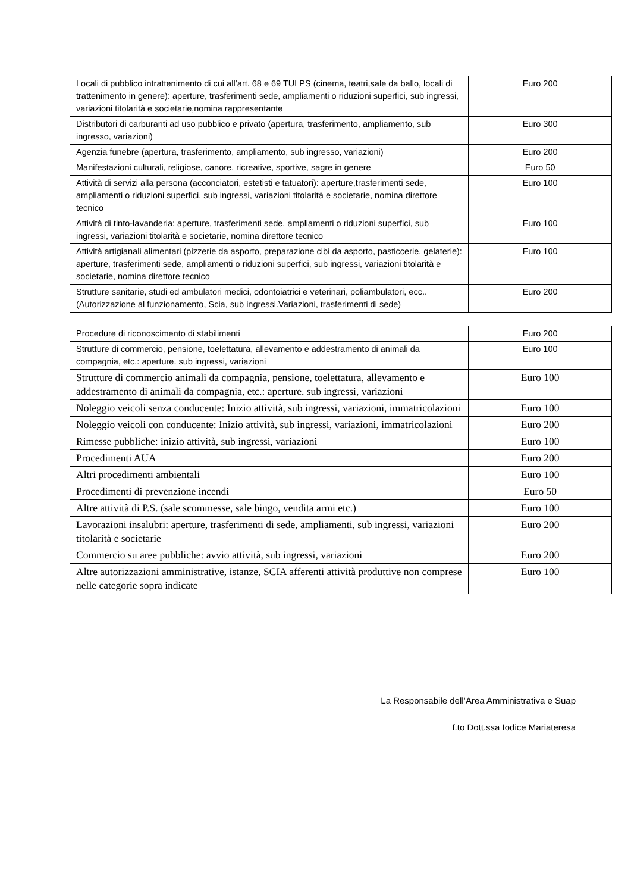| Locali di pubblico intrattenimento di cui all’art. 68 e 69 TULPS (cinema, teatri,sale da ballo, locali di trattenimento in genere): aperture, trasferimenti sede, ampliamenti o riduzioni superfici, sub ingressi, variazioni titolarità e societarie,nomina rappresentante | Euro 200 |
| Distributori di carburanti ad uso pubblico e privato (apertura, trasferimento, ampliamento, sub ingresso, variazioni) | Euro 300 |
| Agenzia funebre (apertura, trasferimento, ampliamento, sub ingresso, variazioni) | Euro 200 |
| Manifestazioni culturali, religiose, canore, ricreative, sportive, sagre in genere | Euro 50 |
| Attività di servizi alla persona (acconciatori, estetisti e tatuatori): aperture,trasferimenti sede, ampliamenti o riduzioni superfici, sub ingressi, variazioni titolarità e societarie, nomina direttore tecnico | Euro 100 |
| Attività di tinto-lavanderia: aperture, trasferimenti sede, ampliamenti o riduzioni superfici, sub ingressi, variazioni titolarità e societarie, nomina direttore tecnico | Euro 100 |
| Attività artigianali alimentari (pizzerie da asporto, preparazione cibi da asporto, pasticcerie, gelaterie): aperture, trasferimenti sede, ampliamenti o riduzioni superfici, sub ingressi, variazioni titolarità e societarie, nomina direttore tecnico | Euro 100 |
| Strutture sanitarie, studi ed ambulatori medici, odontoiatrici e veterinari, poliambulatori, ecc.. (Autorizzazione al funzionamento, Scia, sub ingressi.Variazioni, trasferimenti di sede) | Euro 200 |
| Procedure di riconoscimento di stabilimenti | Euro 200 |
| Strutture di commercio, pensione, toelettatura, allevamento e addestramento di animali da compagnia, etc.: aperture. sub ingressi, variazioni | Euro 100 |
| Strutture di commercio animali da compagnia, pensione, toelettatura, allevamento e addestramento di animali da compagnia, etc.: aperture. sub ingressi, variazioni | Euro 100 |
| Noleggio veicoli senza conducente: Inizio attività, sub ingressi, variazioni, immatricolazioni | Euro 100 |
| Noleggio veicoli con conducente: Inizio attività, sub ingressi, variazioni, immatricolazioni | Euro 200 |
| Rimesse pubbliche: inizio attività, sub ingressi, variazioni | Euro 100 |
| Procedimenti AUA | Euro 200 |
| Altri procedimenti ambientali | Euro 100 |
| Procedimenti di prevenzione incendi | Euro 50 |
| Altre attività di P.S. (sale scommesse, sale bingo, vendita armi etc.) | Euro 100 |
| Lavorazioni insalubri: aperture, trasferimenti di sede, ampliamenti, sub ingressi, variazioni titolarità e societarie | Euro 200 |
| Commercio su aree pubbliche: avvio attività, sub ingressi, variazioni | Euro 200 |
| Altre autorizzazioni amministrative, istanze, SCIA afferenti attività produttive non comprese nelle categorie sopra indicate | Euro 100 |
La Responsabile dell’Area Amministrativa e Suap
f.to Dott.ssa Iodice Mariateresa